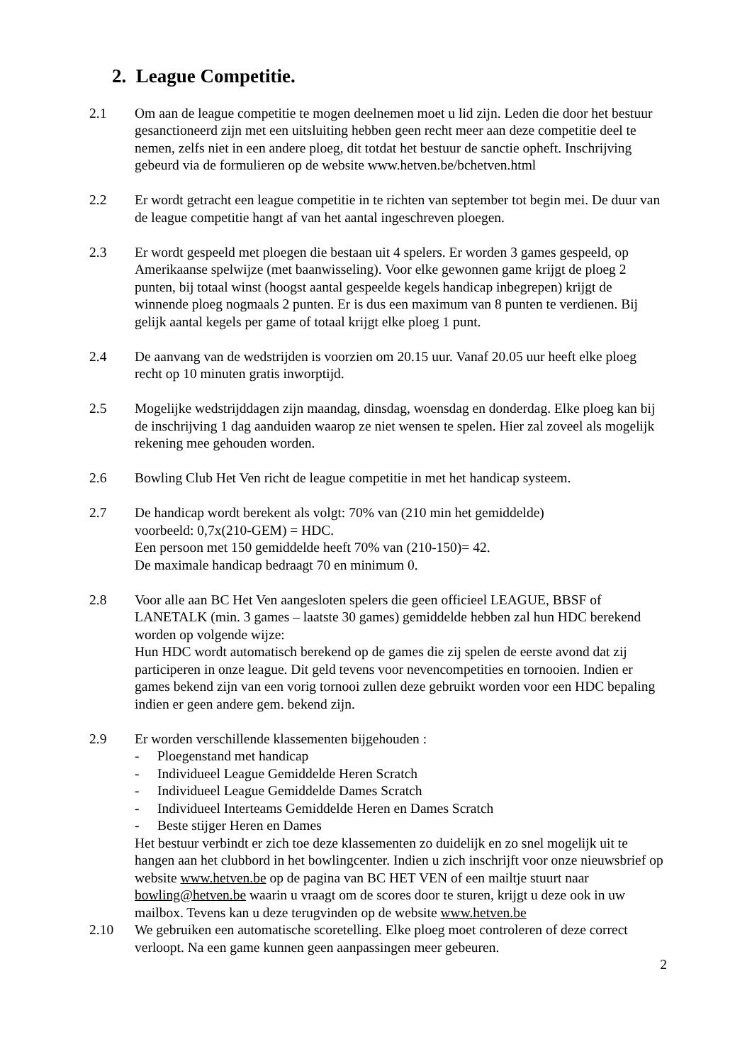2. League Competitie.
2.1 Om aan de league competitie te mogen deelnemen moet u lid zijn. Leden die door het bestuur gesanctioneerd zijn met een uitsluiting hebben geen recht meer aan deze competitie deel te nemen, zelfs niet in een andere ploeg, dit totdat het bestuur de sanctie opheft. Inschrijving gebeurd via de formulieren op de website www.hetven.be/bchetven.html
2.2 Er wordt getracht een league competitie in te richten van september tot begin mei. De duur van de league competitie hangt af van het aantal ingeschreven ploegen.
2.3 Er wordt gespeeld met ploegen die bestaan uit 4 spelers. Er worden 3 games gespeeld, op Amerikaanse spelwijze (met baanwisseling). Voor elke gewonnen game krijgt de ploeg 2 punten, bij totaal winst (hoogst aantal gespeelde kegels handicap inbegrepen) krijgt de winnende ploeg nogmaals 2 punten. Er is dus een maximum van 8 punten te verdienen. Bij gelijk aantal kegels per game of totaal krijgt elke ploeg 1 punt.
2.4 De aanvang van de wedstrijden is voorzien om 20.15 uur. Vanaf 20.05 uur heeft elke ploeg recht op 10 minuten gratis inworptijd.
2.5 Mogelijke wedstrijddagen zijn maandag, dinsdag, woensdag en donderdag. Elke ploeg kan bij de inschrijving 1 dag aanduiden waarop ze niet wensen te spelen. Hier zal zoveel als mogelijk rekening mee gehouden worden.
2.6 Bowling Club Het Ven richt de league competitie in met het handicap systeem.
2.7 De handicap wordt berekent als volgt: 70% van (210 min het gemiddelde)
voorbeeld: 0,7x(210-GEM) = HDC.
Een persoon met 150 gemiddelde heeft 70% van (210-150)= 42.
De maximale handicap bedraagt 70 en minimum 0.
2.8 Voor alle aan BC Het Ven aangesloten spelers die geen officieel LEAGUE, BBSF of LANETALK (min. 3 games – laatste 30 games) gemiddelde hebben zal hun HDC berekend worden op volgende wijze:
Hun HDC wordt automatisch berekend op de games die zij spelen de eerste avond dat zij participeren in onze league. Dit geld tevens voor nevencompetities en tornooien. Indien er games bekend zijn van een vorig tornooi zullen deze gebruikt worden voor een HDC bepaling indien er geen andere gem. bekend zijn.
2.9 Er worden verschillende klassementen bijgehouden :
- Ploegenstand met handicap
- Individueel League Gemiddelde Heren Scratch
- Individueel League Gemiddelde Dames Scratch
- Individueel Interteams Gemiddelde Heren en Dames Scratch
- Beste stijger Heren en Dames
Het bestuur verbindt er zich toe deze klassementen zo duidelijk en zo snel mogelijk uit te hangen aan het clubbord in het bowlingcenter. Indien u zich inschrijft voor onze nieuwsbrief op website www.hetven.be op de pagina van BC HET VEN of een mailtje stuurt naar bowling@hetven.be waarin u vraagt om de scores door te sturen, krijgt u deze ook in uw mailbox. Tevens kan u deze terugvinden op de website www.hetven.be
2.10 We gebruiken een automatische scoretelling. Elke ploeg moet controleren of deze correct verloopt. Na een game kunnen geen aanpassingen meer gebeuren.
2